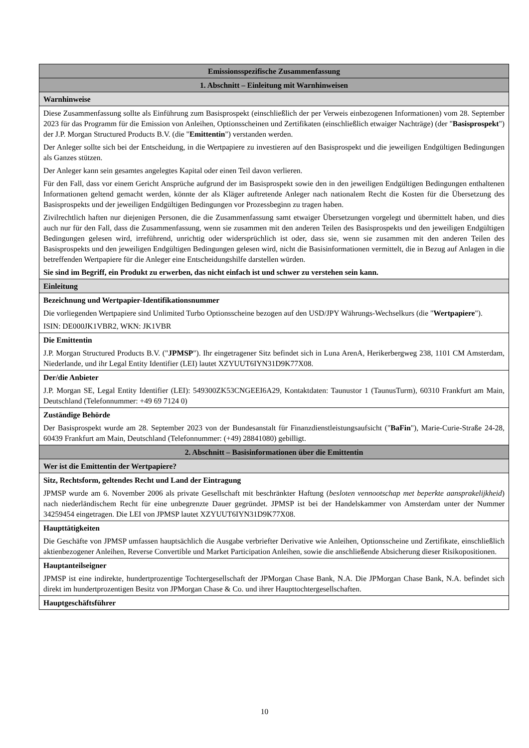| Emissionsspezifische Zusammenfassung |
| 1. Abschnitt – Einleitung mit Warnhinweisen |
| Warnhinweise |
| Diese Zusammenfassung sollte als Einführung zum Basisprospekt (einschließlich der per Verweis einbezogenen Informationen) vom 28. September 2023 für das Programm für die Emission von Anleihen, Optionsscheinen und Zertifikaten (einschließlich etwaiger Nachträge) (der " Basisprospekt ") der J.P. Morgan Structured Products B.V. (die " Emittentin ") verstanden werden. Der Anleger sollte sich bei der Entscheidung, in die Wertpapiere zu investieren auf den Basisprospekt und die jeweiligen Endgültigen Bedingungen als Ganzes stützen. Der Anleger kann sein gesamtes angelegtes Kapital oder einen Teil davon verlieren. Für den Fall, dass vor einem Gericht Ansprüche aufgrund der im Basisprospekt sowie den in den jeweiligen Endgültigen Bedingungen enthaltenen Informationen geltend gemacht werden, könnte der als Kläger auftretende Anleger nach nationalem Recht die Kosten für die Übersetzung des Basisprospekts und der jeweiligen Endgültigen Bedingungen vor Prozessbeginn zu tragen haben. Zivilrechtlich haften nur diejenigen Personen, die die Zusammenfassung samt etwaiger Übersetzungen vorgelegt und übermittelt haben, und dies auch nur für den Fall, dass die Zusammenfassung, wenn sie zusammen mit den anderen Teilen des Basisprospekts und den jeweiligen Endgültigen Bedingungen gelesen wird, irreführend, unrichtig oder widersprüchlich ist oder, dass sie, wenn sie zusammen mit den anderen Teilen des Basisprospekts und den jeweiligen Endgültigen Bedingungen gelesen wird, nicht die Basisinformationen vermittelt, die in Bezug auf Anlagen in die betreffenden Wertpapiere für die Anleger eine Entscheidungshilfe darstellen würden. Sie sind im Begriff, ein Produkt zu erwerben, das nicht einfach ist und schwer zu verstehen sein kann. |
| Einleitung |
| Bezeichnung und Wertpapier-Identifikationsnummer Die vorliegenden Wertpapiere sind Unlimited Turbo Optionsscheine bezogen auf den USD/JPY Währungs-Wechselkurs (die " Wertpapiere "). ISIN: DE000JK1VBR2, WKN: JK1VBR |
| Die Emittentin J.P. Morgan Structured Products B.V. (" JPMSP "). Ihr eingetragener Sitz befindet sich in Luna ArenA, Herikerbergweg 238, 1101 CM Amsterdam, Niederlande, und ihr Legal Entity Identifier (LEI) lautet XZYUUT6IYN31D9K77X08. |
| Der/die Anbieter J.P. Morgan SE, Legal Entity Identifier (LEI): 549300ZK53CNGEEI6A29, Kontaktdaten: Taunustor 1 (TaunusTurm), 60310 Frankfurt am Main, Deutschland (Telefonnummer: +49 69 7124 0) |
| Zuständige Behörde Der Basisprospekt wurde am 28. September 2023 von der Bundesanstalt für Finanzdienstleistungsaufsicht (" BaFin "), Marie-Curie-Straße 24-28, 60439 Frankfurt am Main, Deutschland (Telefonnummer: (+49) 28841080) gebilligt. |
| 2. Abschnitt – Basisinformationen über die Emittentin |
| Wer ist die Emittentin der Wertpapiere? |
| Sitz, Rechtsform, geltendes Recht und Land der Eintragung JPMSP wurde am 6. November 2006 als private Gesellschaft mit beschränkter Haftung ( besloten vennootschap met beperkte aansprakelijkheid ) nach niederländischem Recht für eine unbegrenzte Dauer gegründet. JPMSP ist bei der Handelskammer von Amsterdam unter der Nummer 34259454 eingetragen. Die LEI von JPMSP lautet XZYUUT6IYN31D9K77X08. |
| Haupttätigkeiten Die Geschäfte von JPMSP umfassen hauptsächlich die Ausgabe verbriefter Derivative wie Anleihen, Optionsscheine und Zertifikate, einschließlich aktienbezogener Anleihen, Reverse Convertible und Market Participation Anleihen, sowie die anschließende Absicherung dieser Risikopositionen. |
| Hauptanteilseigner JPMSP ist eine indirekte, hundertprozentige Tochtergesellschaft der JPMorgan Chase Bank, N.A. Die JPMorgan Chase Bank, N.A. befindet sich direkt im hundertprozentigen Besitz von JPMorgan Chase & Co. und ihrer Haupttochtergesellschaften. |
| Hauptgeschäftsführer |
10